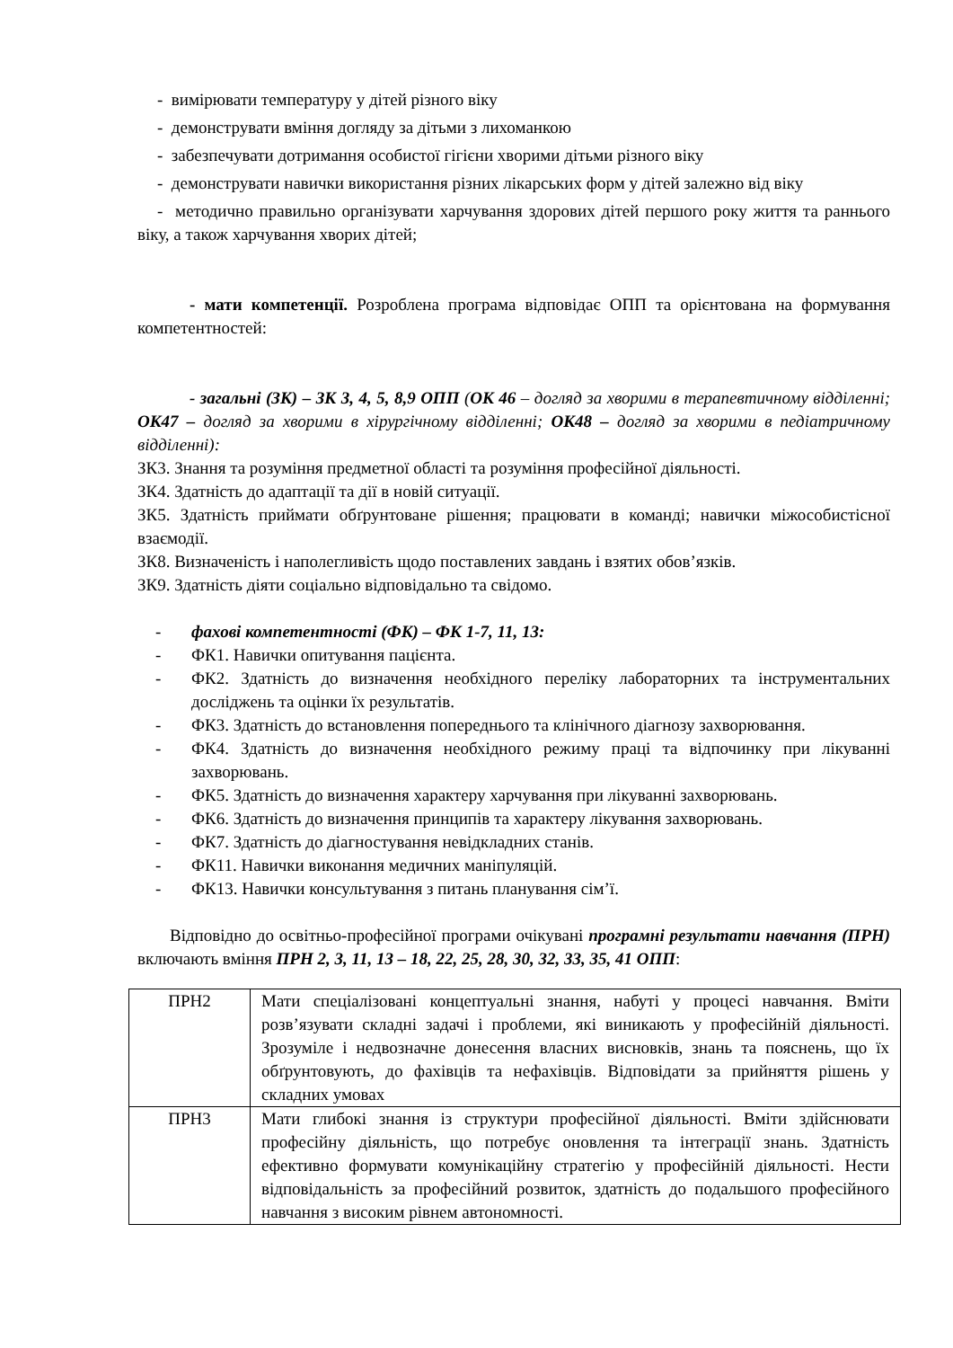- вимірювати температуру у дітей різного віку
- демонструвати вміння догляду за дітьми з лихоманкою
- забезпечувати дотримання особистої гігієни хворими дітьми різного віку
- демонструвати навички використання різних лікарських форм у дітей залежно від віку
- методично правильно організувати харчування здорових дітей першого року життя та раннього віку, а також харчування хворих дітей;
- мати компетенції. Розроблена програма відповідає ОПП та орієнтована на формування компетентностей:
- загальні (ЗК) – ЗК 3, 4, 5, 8,9 ОПП (ОК 46 – догляд за хворими в терапевтичному відділенні; ОК47 – догляд за хворими в хірургічному відділенні; ОК48 – догляд за хворими в педіатричному відділенні):
ЗК3. Знання та розуміння предметної області та розуміння професійної діяльності.
ЗК4. Здатність до адаптації та дії в новій ситуації.
ЗК5. Здатність приймати обґрунтоване рішення; працювати в команді; навички міжособистісної взаємодії.
ЗК8. Визначеність і наполегливість щодо поставлених завдань і взятих обов’язків.
ЗК9. Здатність діяти соціально відповідально та свідомо.
- фахові компетентності (ФК) – ФК 1-7, 11, 13:
- ФК1. Навички опитування пацієнта.
- ФК2. Здатність до визначення необхідного переліку лабораторних та інструментальних досліджень та оцінки їх результатів.
- ФК3. Здатність до встановлення попереднього та клінічного діагнозу захворювання.
- ФК4. Здатність до визначення необхідного режиму праці та відпочинку при лікуванні захворювань.
- ФК5. Здатність до визначення характеру харчування при лікуванні захворювань.
- ФК6. Здатність до визначення принципів та характеру лікування захворювань.
- ФК7. Здатність до діагностування невідкладних станів.
- ФК11. Навички виконання медичних маніпуляцій.
- ФК13. Навички консультування з питань планування сім’ї.
Відповідно до освітньо-професійної програми очікувані програмні результати навчання (ПРН) включають вміння ПРН 2, 3, 11, 13 – 18, 22, 25, 28, 30, 32, 33, 35, 41 ОПП:
| ПРН2 | Мати спеціалізовані концептуальні знання, набуті у процесі навчання. Вміти розв’язувати складні задачі і проблеми, які виникають у професійній діяльності. Зрозуміле і недвозначне донесення власних висновків, знань та пояснень, що їх обґрунтовують, до фахівців та нефахівців. Відповідати за прийняття рішень у складних умовах |
| ПРН3 | Мати глибокі знання із структури професійної діяльності. Вміти здійснювати професійну діяльність, що потребує оновлення та інтеграції знань. Здатність ефективно формувати комунікаційну стратегію у професійній діяльності. Нести відповідальність за професійний розвиток, здатність до подальшого професійного навчання з високим рівнем автономності. |